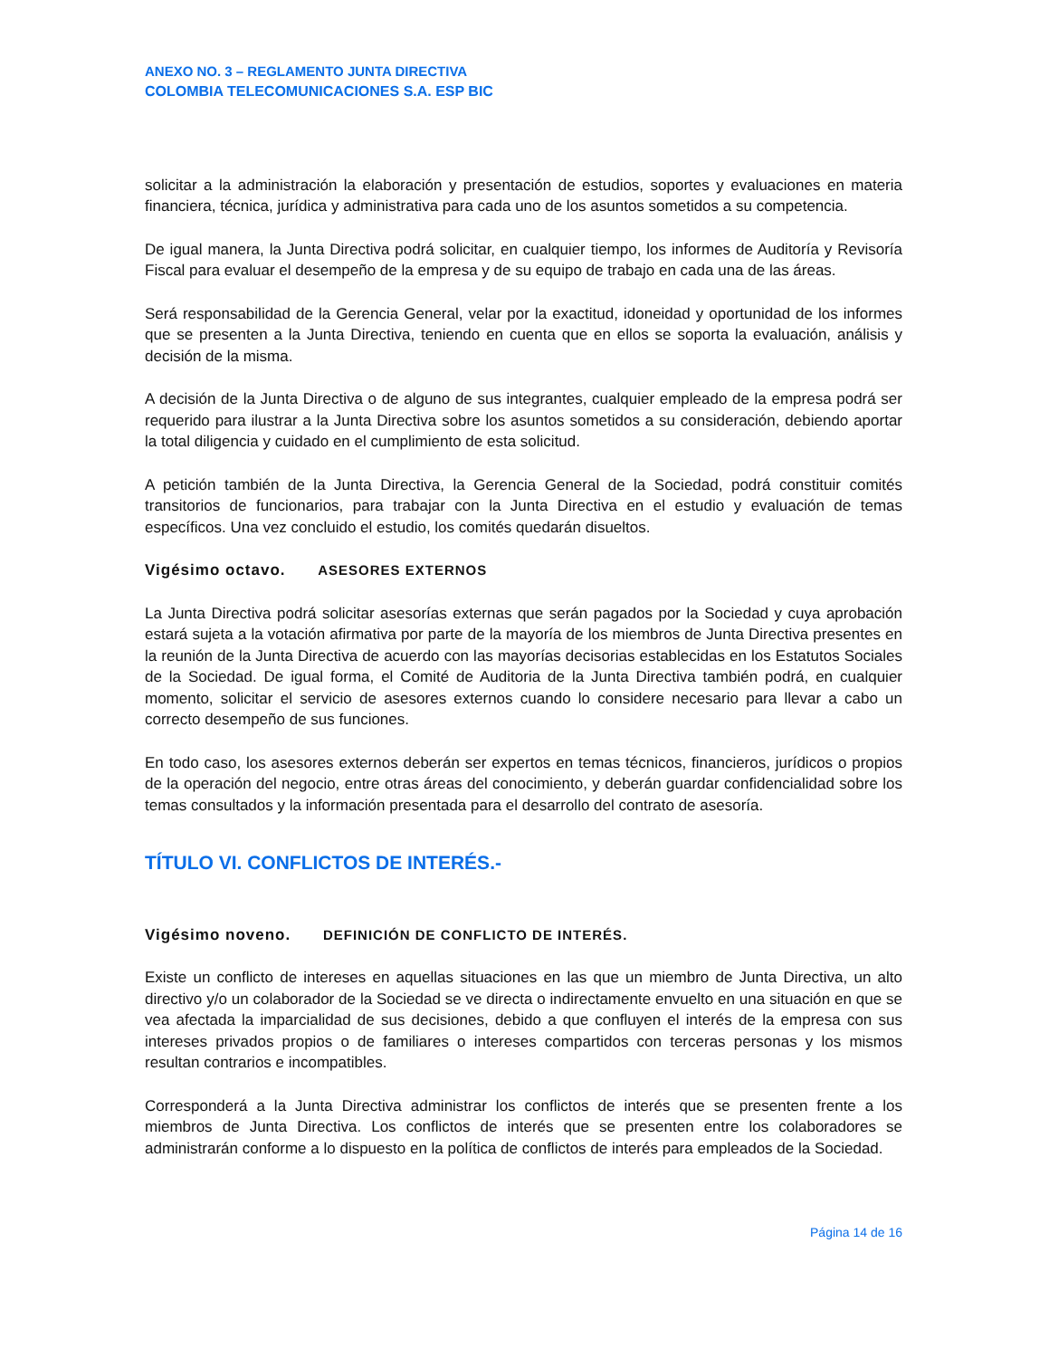ANEXO NO. 3 – REGLAMENTO JUNTA DIRECTIVA
COLOMBIA TELECOMUNICACIONES S.A. ESP BIC
solicitar a la administración la elaboración y presentación de estudios, soportes y evaluaciones en materia financiera, técnica, jurídica y administrativa para cada uno de los asuntos sometidos a su competencia.
De igual manera, la Junta Directiva podrá solicitar, en cualquier tiempo, los informes de Auditoría y Revisoría Fiscal para evaluar el desempeño de la empresa y de su equipo de trabajo en cada una de las áreas.
Será responsabilidad de la Gerencia General, velar por la exactitud, idoneidad y oportunidad de los informes que se presenten a la Junta Directiva, teniendo en cuenta que en ellos se soporta la evaluación, análisis y decisión de la misma.
A decisión de la Junta Directiva o de alguno de sus integrantes, cualquier empleado de la empresa podrá ser requerido para ilustrar a la Junta Directiva sobre los asuntos sometidos a su consideración, debiendo aportar la total diligencia y cuidado en el cumplimiento de esta solicitud.
A petición también de la Junta Directiva, la Gerencia General de la Sociedad, podrá constituir comités transitorios de funcionarios, para trabajar con la Junta Directiva en el estudio y evaluación de temas específicos. Una vez concluido el estudio, los comités quedarán disueltos.
Vigésimo octavo. ASESORES EXTERNOS
La Junta Directiva podrá solicitar asesorías externas que serán pagados por la Sociedad y cuya aprobación estará sujeta a la votación afirmativa por parte de la mayoría de los miembros de Junta Directiva presentes en la reunión de la Junta Directiva de acuerdo con las mayorías decisorias establecidas en los Estatutos Sociales de la Sociedad. De igual forma, el Comité de Auditoria de la Junta Directiva también podrá, en cualquier momento, solicitar el servicio de asesores externos cuando lo considere necesario para llevar a cabo un correcto desempeño de sus funciones.
En todo caso, los asesores externos deberán ser expertos en temas técnicos, financieros, jurídicos o propios de la operación del negocio, entre otras áreas del conocimiento, y deberán guardar confidencialidad sobre los temas consultados y la información presentada para el desarrollo del contrato de asesoría.
TÍTULO VI. CONFLICTOS DE INTERÉS.-
Vigésimo noveno. DEFINICIÓN DE CONFLICTO DE INTERÉS.
Existe un conflicto de intereses en aquellas situaciones en las que un miembro de Junta Directiva, un alto directivo y/o un colaborador de la Sociedad se ve directa o indirectamente envuelto en una situación en que se vea afectada la imparcialidad de sus decisiones, debido a que confluyen el interés de la empresa con sus intereses privados propios o de familiares o intereses compartidos con terceras personas y los mismos resultan contrarios e incompatibles.
Corresponderá a la Junta Directiva administrar los conflictos de interés que se presenten frente a los miembros de Junta Directiva. Los conflictos de interés que se presenten entre los colaboradores se administrarán conforme a lo dispuesto en la política de conflictos de interés para empleados de la Sociedad.
Página 14 de 16